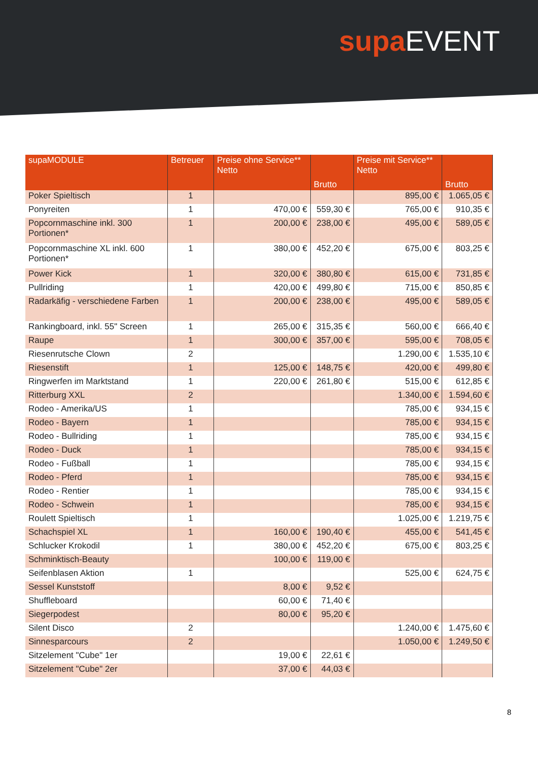supa EVENT
| supaMODULE | Betreuer | Preise ohne Service** Netto | Brutto | Preise mit Service** Netto | Brutto |
| --- | --- | --- | --- | --- | --- |
| Poker Spieltisch | 1 | | | 895,00 € | 1.065,05 € |
| Ponyreiten | 1 | 470,00 € | 559,30 € | 765,00 € | 910,35 € |
| Popcornmaschine inkl. 300 Portionen* | 1 | 200,00 € | 238,00 € | 495,00 € | 589,05 € |
| Popcornmaschine XL inkl. 600 Portionen* | 1 | 380,00 € | 452,20 € | 675,00 € | 803,25 € |
| Power Kick | 1 | 320,00 € | 380,80 € | 615,00 € | 731,85 € |
| Pullriding | 1 | 420,00 € | 499,80 € | 715,00 € | 850,85 € |
| Radarkäfig - verschiedene Farben | 1 | 200,00 € | 238,00 € | 495,00 € | 589,05 € |
| Rankingboard, inkl. 55" Screen | 1 | 265,00 € | 315,35 € | 560,00 € | 666,40 € |
| Raupe | 1 | 300,00 € | 357,00 € | 595,00 € | 708,05 € |
| Riesenrutsche Clown | 2 | | | 1.290,00 € | 1.535,10 € |
| Riesenstift | 1 | 125,00 € | 148,75 € | 420,00 € | 499,80 € |
| Ringwerfen im Marktstand | 1 | 220,00 € | 261,80 € | 515,00 € | 612,85 € |
| Ritterburg XXL | 2 | | | 1.340,00 € | 1.594,60 € |
| Rodeo - Amerika/US | 1 | | | 785,00 € | 934,15 € |
| Rodeo - Bayern | 1 | | | 785,00 € | 934,15 € |
| Rodeo - Bullriding | 1 | | | 785,00 € | 934,15 € |
| Rodeo - Duck | 1 | | | 785,00 € | 934,15 € |
| Rodeo - Fußball | 1 | | | 785,00 € | 934,15 € |
| Rodeo - Pferd | 1 | | | 785,00 € | 934,15 € |
| Rodeo - Rentier | 1 | | | 785,00 € | 934,15 € |
| Rodeo - Schwein | 1 | | | 785,00 € | 934,15 € |
| Roulett Spieltisch | 1 | | | 1.025,00 € | 1.219,75 € |
| Schachspiel XL | 1 | 160,00 € | 190,40 € | 455,00 € | 541,45 € |
| Schlucker Krokodil | 1 | 380,00 € | 452,20 € | 675,00 € | 803,25 € |
| Schminktisch-Beauty | | 100,00 € | 119,00 € | | |
| Seifenblasen Aktion | 1 | | | 525,00 € | 624,75 € |
| Sessel Kunststoff | | 8,00 € | 9,52 € | | |
| Shuffleboard | | 60,00 € | 71,40 € | | |
| Siegerpodest | | 80,00 € | 95,20 € | | |
| Silent Disco | 2 | | | 1.240,00 € | 1.475,60 € |
| Sinnesparcours | 2 | | | 1.050,00 € | 1.249,50 € |
| Sitzelement "Cube" 1er | | 19,00 € | 22,61 € | | |
| Sitzelement "Cube" 2er | | 37,00 € | 44,03 € | | |
8